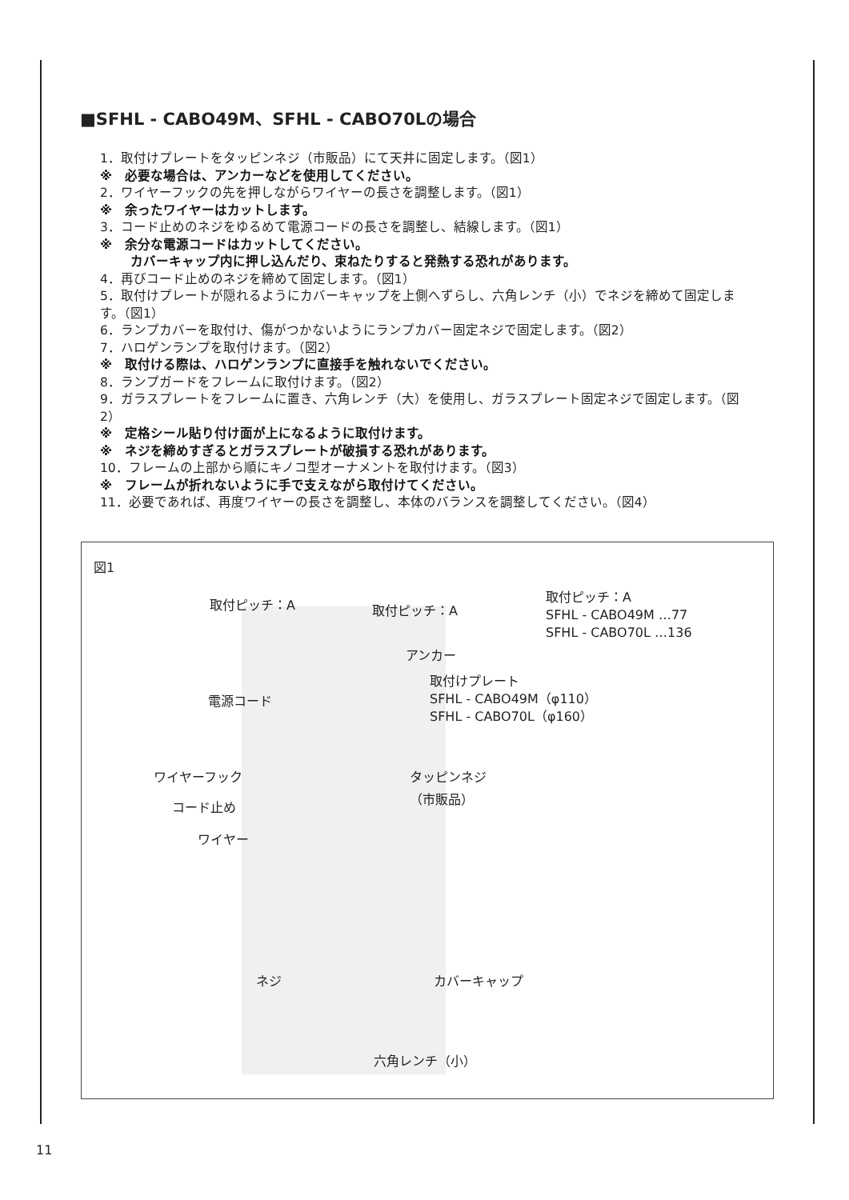■SFHL - CABO49M、SFHL - CABO70Lの場合
1．取付けプレートをタッピンネジ（市販品）にて天井に固定します。（図1）
※　必要な場合は、アンカーなどを使用してください。
2．ワイヤーフックの先を押しながらワイヤーの長さを調整します。（図1）
※　余ったワイヤーはカットします。
3．コード止めのネジをゆるめて電源コードの長さを調整し、結線します。（図1）
※　余分な電源コードはカットしてください。
カバーキャップ内に押し込んだり、束ねたりすると発熱する恐れがあります。
4．再びコード止めのネジを締めて固定します。（図1）
5．取付けプレートが隠れるようにカバーキャップを上側へずらし、六角レンチ（小）でネジを締めて固定します。（図1）
6．ランプカバーを取付け、傷がつかないようにランプカバー固定ネジで固定します。（図2）
7．ハロゲンランプを取付けます。（図2）
※　取付ける際は、ハロゲンランプに直接手を触れないでください。
8．ランプガードをフレームに取付けます。（図2）
9．ガラスプレートをフレームに置き、六角レンチ（大）を使用し、ガラスプレート固定ネジで固定します。（図2）
※　定格シール貼り付け面が上になるように取付けます。
※　ネジを締めすぎるとガラスプレートが破損する恐れがあります。
10．フレームの上部から順にキノコ型オーナメントを取付けます。（図3）
※　フレームが折れないように手で支えながら取付けてください。
11．必要であれば、再度ワイヤーの長さを調整し、本体のバランスを調整してください。（図4）
図1
取付ピッチ：A 取付ピッチ：A
取付ピッチ：A
SFHL - CABO49M …77
SFHL - CABO70L …136
アンカー
取付けプレート
SFHL - CABO49M（φ110）
SFHL - CABO70L（φ160）
電源コード
ワイヤーフック
タッピンネジ
（市販品）
コード止め
ワイヤー
ネジ カバーキャップ
六角レンチ（小）
11